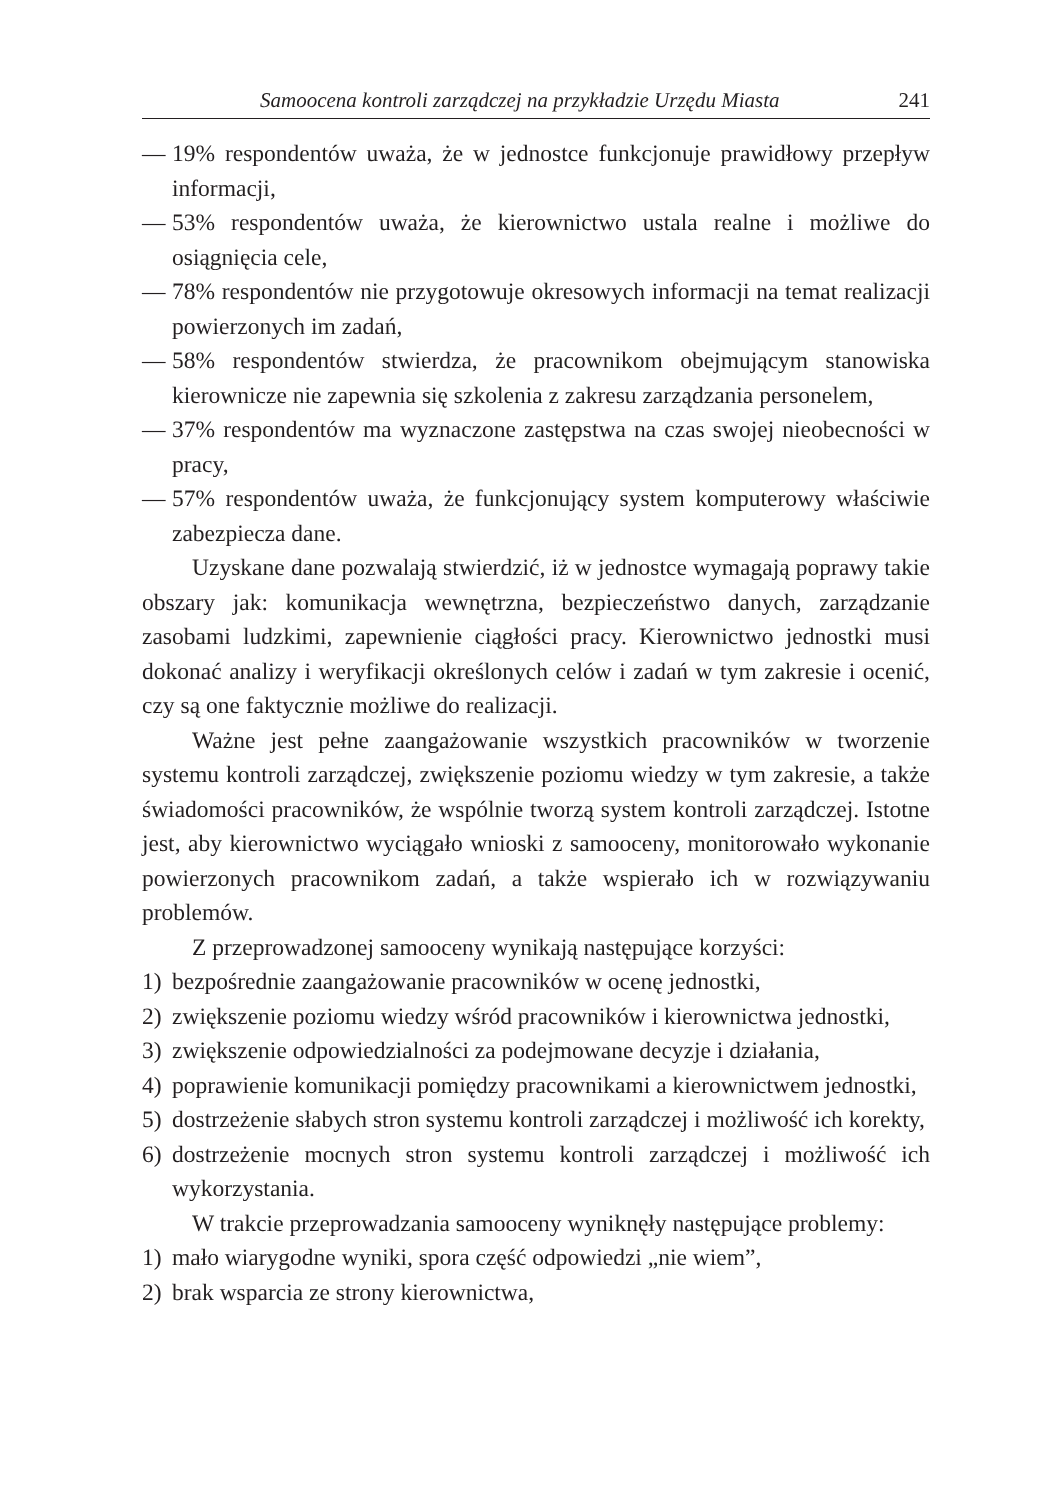Samoocena kontroli zarządczej na przykładzie Urzędu Miasta 241
— 19% respondentów uważa, że w jednostce funkcjonuje prawidłowy przepływ informacji,
— 53% respondentów uważa, że kierownictwo ustala realne i możliwe do osiągnięcia cele,
— 78% respondentów nie przygotowuje okresowych informacji na temat realizacji powierzonych im zadań,
— 58% respondentów stwierdza, że pracownikom obejmującym stanowiska kierownicze nie zapewnia się szkolenia z zakresu zarządzania personelem,
— 37% respondentów ma wyznaczone zastępstwa na czas swojej nieobecności w pracy,
— 57% respondentów uważa, że funkcjonujący system komputerowy właściwie zabezpiecza dane.
Uzyskane dane pozwalają stwierdzić, iż w jednostce wymagają poprawy takie obszary jak: komunikacja wewnętrzna, bezpieczeństwo danych, zarządzanie zasobami ludzkimi, zapewnienie ciągłości pracy. Kierownictwo jednostki musi dokonać analizy i weryfikacji określonych celów i zadań w tym zakresie i ocenić, czy są one faktycznie możliwe do realizacji.
Ważne jest pełne zaangażowanie wszystkich pracowników w tworzenie systemu kontroli zarządczej, zwiększenie poziomu wiedzy w tym zakresie, a także świadomości pracowników, że wspólnie tworzą system kontroli zarządczej. Istotne jest, aby kierownictwo wyciągało wnioski z samooceny, monitorowało wykonanie powierzonych pracownikom zadań, a także wspierało ich w rozwiązywaniu problemów.
Z przeprowadzonej samooceny wynikają następujące korzyści:
1) bezpośrednie zaangażowanie pracowników w ocenę jednostki,
2) zwiększenie poziomu wiedzy wśród pracowników i kierownictwa jednostki,
3) zwiększenie odpowiedzialności za podejmowane decyzje i działania,
4) poprawienie komunikacji pomiędzy pracownikami a kierownictwem jednostki,
5) dostrzeżenie słabych stron systemu kontroli zarządczej i możliwość ich korekty,
6) dostrzeżenie mocnych stron systemu kontroli zarządczej i możliwość ich wykorzystania.
W trakcie przeprowadzania samooceny wyniknęły następujące problemy:
1) mało wiarygodne wyniki, spora część odpowiedzi „nie wiem”,
2) brak wsparcia ze strony kierownictwa,